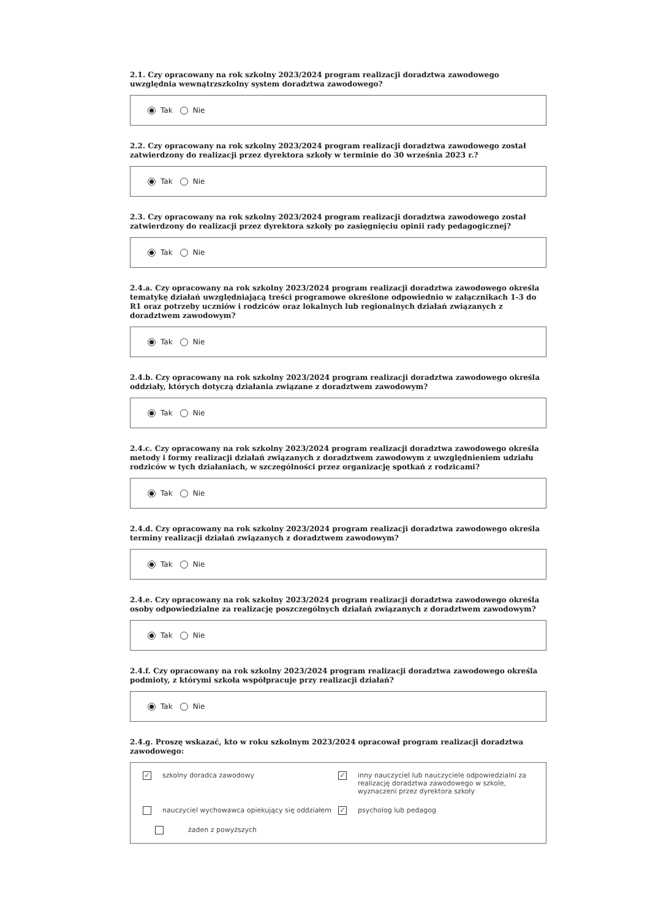2.1. Czy opracowany na rok szkolny 2023/2024 program realizacji doradztwa zawodowego uwzględnia wewnątrzszkolny system doradztwa zawodowego?
Tak Nie
2.2. Czy opracowany na rok szkolny 2023/2024 program realizacji doradztwa zawodowego został zatwierdzony do realizacji przez dyrektora szkoły w terminie do 30 września 2023 r.?
Tak Nie
2.3. Czy opracowany na rok szkolny 2023/2024 program realizacji doradztwa zawodowego został zatwierdzony do realizacji przez dyrektora szkoły po zasięgnięciu opinii rady pedagogicznej?
Tak Nie
2.4.a. Czy opracowany na rok szkolny 2023/2024 program realizacji doradztwa zawodowego określa tematykę działań uwzględniającą treści programowe określone odpowiednio w załącznikach 1-3 do R1 oraz potrzeby uczniów i rodziców oraz lokalnych lub regionalnych działań związanych z doradztwem zawodowym?
Tak Nie
2.4.b. Czy opracowany na rok szkolny 2023/2024 program realizacji doradztwa zawodowego określa oddziały, których dotyczą działania związane z doradztwem zawodowym?
Tak Nie
2.4.c. Czy opracowany na rok szkolny 2023/2024 program realizacji doradztwa zawodowego określa metody i formy realizacji działań związanych z doradztwem zawodowym z uwzględnieniem udziału rodziców w tych działaniach, w szczególności przez organizację spotkań z rodzicami?
Tak Nie
2.4.d. Czy opracowany na rok szkolny 2023/2024 program realizacji doradztwa zawodowego określa terminy realizacji działań związanych z doradztwem zawodowym?
Tak Nie
2.4.e. Czy opracowany na rok szkolny 2023/2024 program realizacji doradztwa zawodowego określa osoby odpowiedzialne za realizację poszczególnych działań związanych z doradztwem zawodowym?
Tak Nie
2.4.f. Czy opracowany na rok szkolny 2023/2024 program realizacji doradztwa zawodowego określa podmioty, z którymi szkoła współpracuje przy realizacji działań?
Tak Nie
2.4.g. Proszę wskazać, kto w roku szkolnym 2023/2024 opracował program realizacji doradztwa zawodowego:
✓ szkolny doradca zawodowy
✓ inny nauczyciel lub nauczyciele odpowiedzialni za realizację doradztwa zawodowego w szkole, wyznaczeni przez dyrektora szkoły
nauczyciel wychowawca opiekujący się oddziałem
✓ psycholog lub pedagog
żaden z powyższych